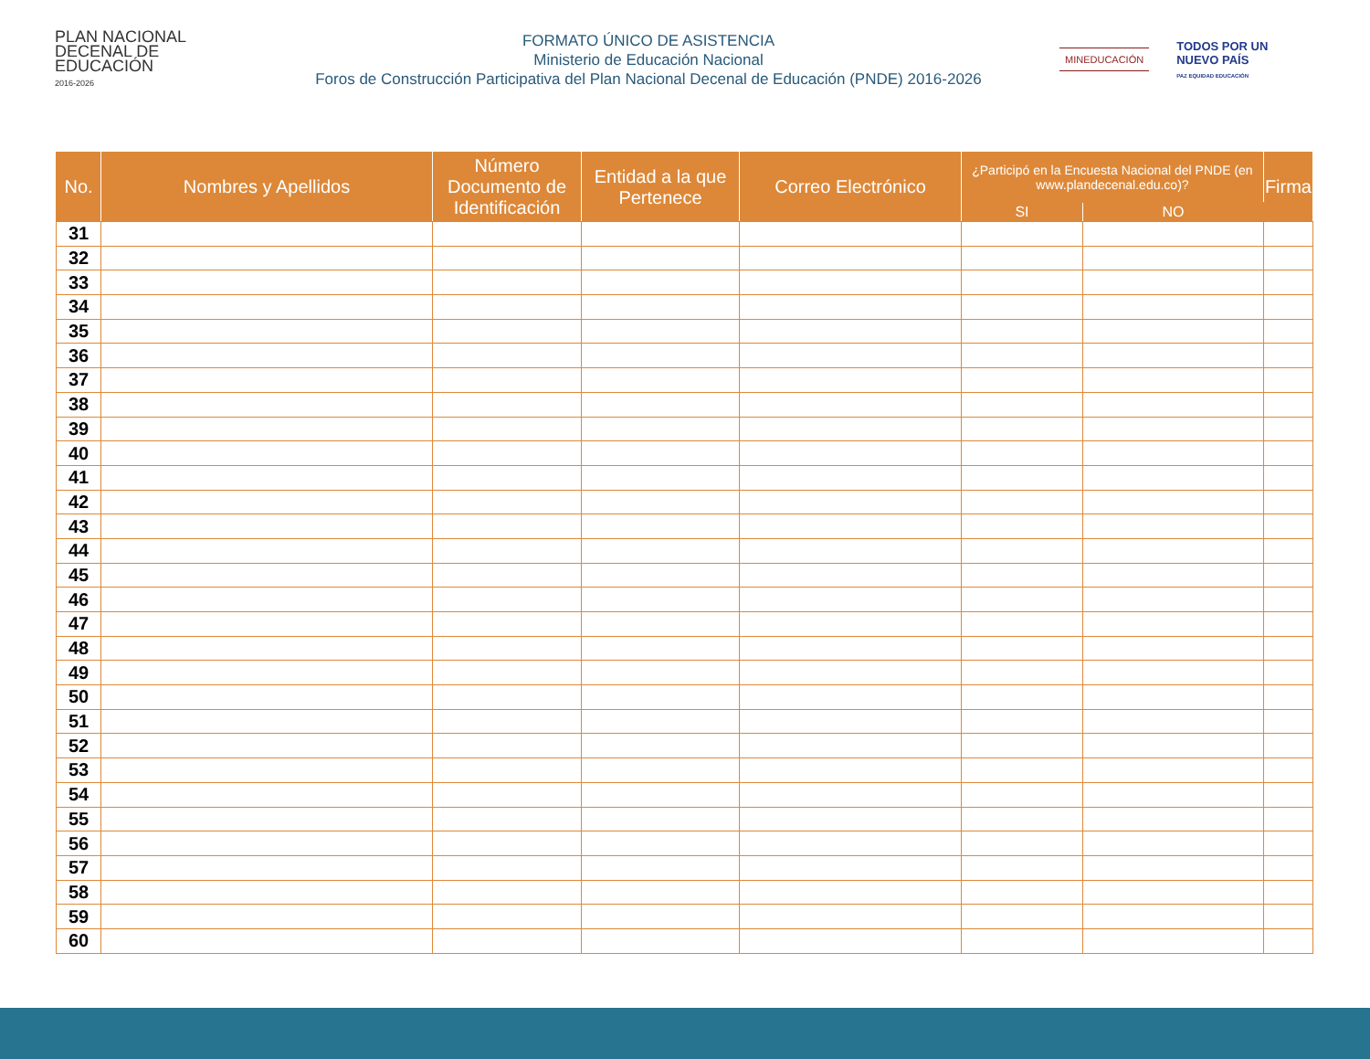PLAN NACIONAL
DECENAL DE
EDUCACIÓN
2016-2026
FORMATO ÚNICO DE ASISTENCIA
Ministerio de Educación Nacional
Foros de Construcción Participativa del Plan Nacional Decenal de Educación (PNDE) 2016-2026
MINEDUCACIÓN TODOS POR UN
NUEVO PAÍS
PAZ EQUIDAD EDUCACIÓN
| No. | Nombres y Apellidos | Número Documento de Identificación | Entidad a la que Pertenece | Correo Electrónico | ¿Participó en la Encuesta Nacional del PNDE (en www.plandecenal.edu.co)? | | Firma |
| --- | --- | --- | --- | --- | --- | --- | --- |
| | | | | | SI | NO | |
| 31 | | | | | | | |
| 32 | | | | | | | |
| 33 | | | | | | | |
| 34 | | | | | | | |
| 35 | | | | | | | |
| 36 | | | | | | | |
| 37 | | | | | | | |
| 38 | | | | | | | |
| 39 | | | | | | | |
| 40 | | | | | | | |
| 41 | | | | | | | |
| 42 | | | | | | | |
| 43 | | | | | | | |
| 44 | | | | | | | |
| 45 | | | | | | | |
| 46 | | | | | | | |
| 47 | | | | | | | |
| 48 | | | | | | | |
| 49 | | | | | | | |
| 50 | | | | | | | |
| 51 | | | | | | | |
| 52 | | | | | | | |
| 53 | | | | | | | |
| 54 | | | | | | | |
| 55 | | | | | | | |
| 56 | | | | | | | |
| 57 | | | | | | | |
| 58 | | | | | | | |
| 59 | | | | | | | |
| 60 | | | | | | | |